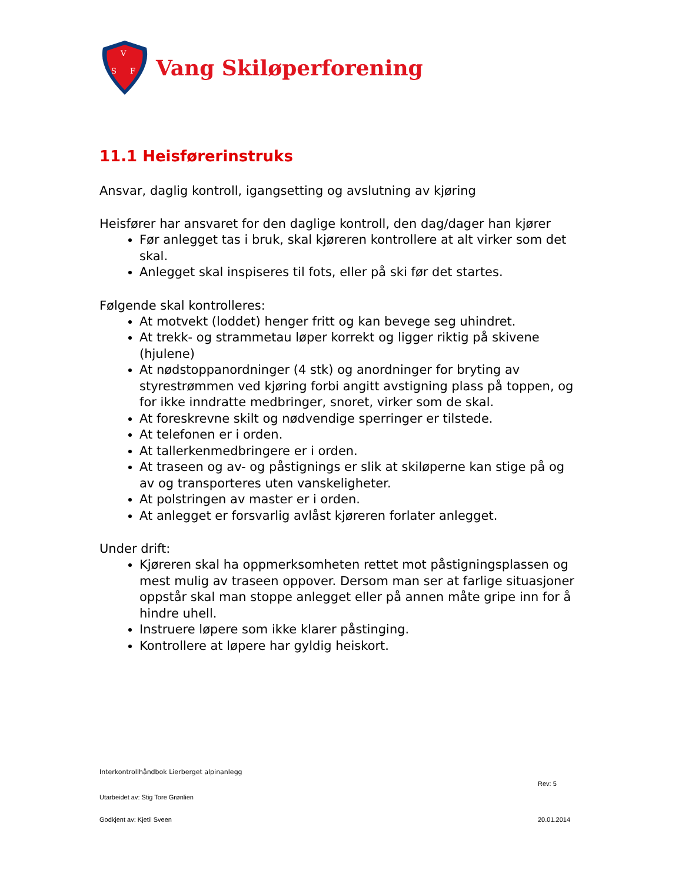V
S
F
Vang Skiløperforening
11.1 Heisførerinstruks
Ansvar, daglig kontroll, igangsetting og avslutning av kjøring
Heisfører har ansvaret for den daglige kontroll, den dag/dager han kjører
Før anlegget tas i bruk, skal kjøreren kontrollere at alt virker som det skal.
Anlegget skal inspiseres til fots, eller på ski før det startes.
Følgende skal kontrolleres:
At motvekt (loddet) henger fritt og kan bevege seg uhindret.
At trekk- og strammetau løper korrekt og ligger riktig på skivene (hjulene)
At nødstoppanordninger (4 stk) og anordninger for bryting av styrestrømmen ved kjøring forbi angitt avstigning plass på toppen, og for ikke inndratte medbringer, snoret, virker som de skal.
At foreskrevne skilt og nødvendige sperringer er tilstede.
At telefonen er i orden.
At tallerkenmedbringere er i orden.
At traseen og av- og påstignings er slik at skiløperne kan stige på og av og transporteres uten vanskeligheter.
At polstringen av master er i orden.
At anlegget er forsvarlig avlåst kjøreren forlater anlegget.
Under drift:
Kjøreren skal ha oppmerksomheten rettet mot påstigningsplassen og mest mulig av traseen oppover. Dersom man ser at farlige situasjoner oppstår skal man stoppe anlegget eller på annen måte gripe inn for å hindre uhell.
Instruere løpere som ikke klarer påstinging.
Kontrollere at løpere har gyldig heiskort.
Interkontrollhåndbok Lierberget alpinanlegg
Rev: 5
Utarbeidet av: Stig Tore Grønlien
Godkjent av: Kjetil Sveen 20.01.2014